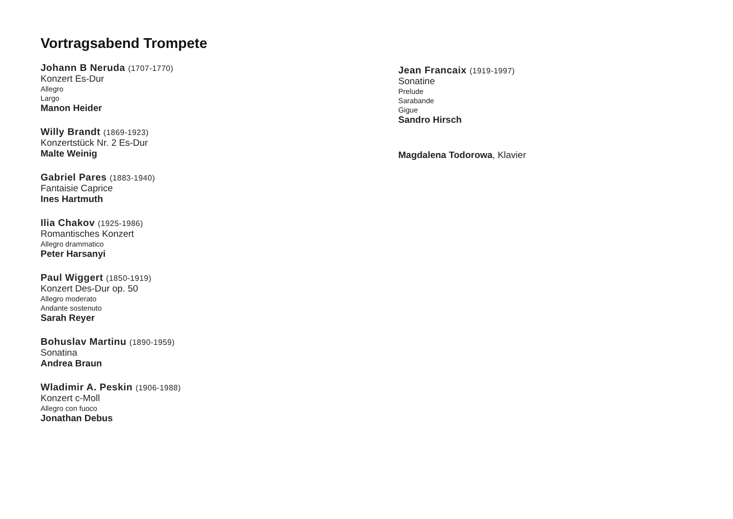Vortragsabend Trompete
Johann B Neruda (1707-1770)
Konzert Es-Dur
Allegro
Largo
Manon Heider
Willy Brandt (1869-1923)
Konzertstück Nr. 2 Es-Dur
Malte Weinig
Gabriel Pares (1883-1940)
Fantaisie Caprice
Ines Hartmuth
Ilia Chakov (1925-1986)
Romantisches Konzert
Allegro drammatico
Peter Harsanyi
Paul Wiggert (1850-1919)
Konzert Des-Dur op. 50
Allegro moderato
Andante sostenuto
Sarah Reyer
Bohuslav Martinu (1890-1959)
Sonatina
Andrea Braun
Wladimir A. Peskin (1906-1988)
Konzert c-Moll
Allegro con fuoco
Jonathan Debus
Jean Francaix (1919-1997)
Sonatine
Prelude
Sarabande
Gigue
Sandro Hirsch
Magdalena Todorowa, Klavier